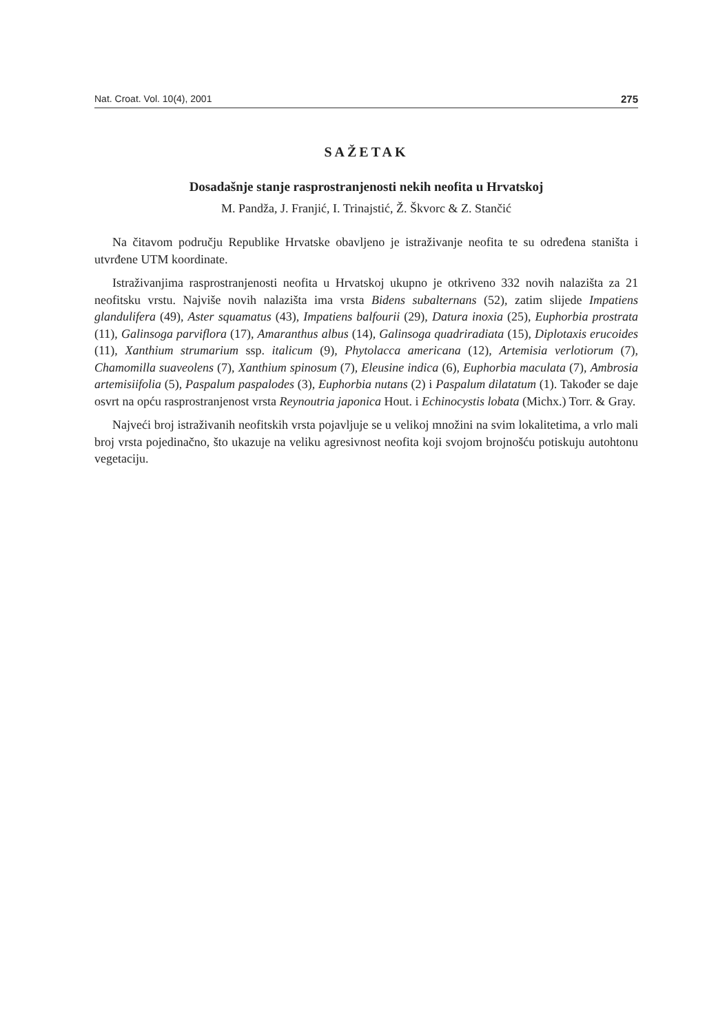Nat. Croat. Vol. 10(4), 2001 275
SAŽETAK
Dosadašnje stanje rasprostranjenosti nekih neofita u Hrvatskoj
M. Pandža, J. Franjić, I. Trinajstić, Ž. Škvorc & Z. Stančić
Na čitavom području Republike Hrvatske obavljeno je istraživanje neofita te su određena staništa i utvrđene UTM koordinate.
Istraživanjima rasprostranjenosti neofita u Hrvatskoj ukupno je otkriveno 332 novih nalazišta za 21 neofitsku vrstu. Najviše novih nalazišta ima vrsta Bidens subalternans (52), zatim slijede Impatiens glandulifera (49), Aster squamatus (43), Impatiens balfourii (29), Datura inoxia (25), Euphorbia prostrata (11), Galinsoga parviflora (17), Amaranthus albus (14), Galinsoga quadriradiata (15), Diplotaxis erucoides (11), Xanthium strumarium ssp. italicum (9), Phytolacca americana (12), Artemisia verlotiorum (7), Chamomilla suaveolens (7), Xanthium spinosum (7), Eleusine indica (6), Euphorbia maculata (7), Ambrosia artemisiifolia (5), Paspalum paspalodes (3), Euphorbia nutans (2) i Paspalum dilatatum (1). Također se daje osvrt na opću rasprostranjenost vrsta Reynoutria japonica Hout. i Echinocystis lobata (Michx.) Torr. & Gray.
Najveći broj istraživanih neofitskih vrsta pojavljuje se u velikoj množini na svim lokalitetima, a vrlo mali broj vrsta pojedinačno, što ukazuje na veliku agresivnost neofita koji svojom brojnošću potiskuju autohtonu vegetaciju.